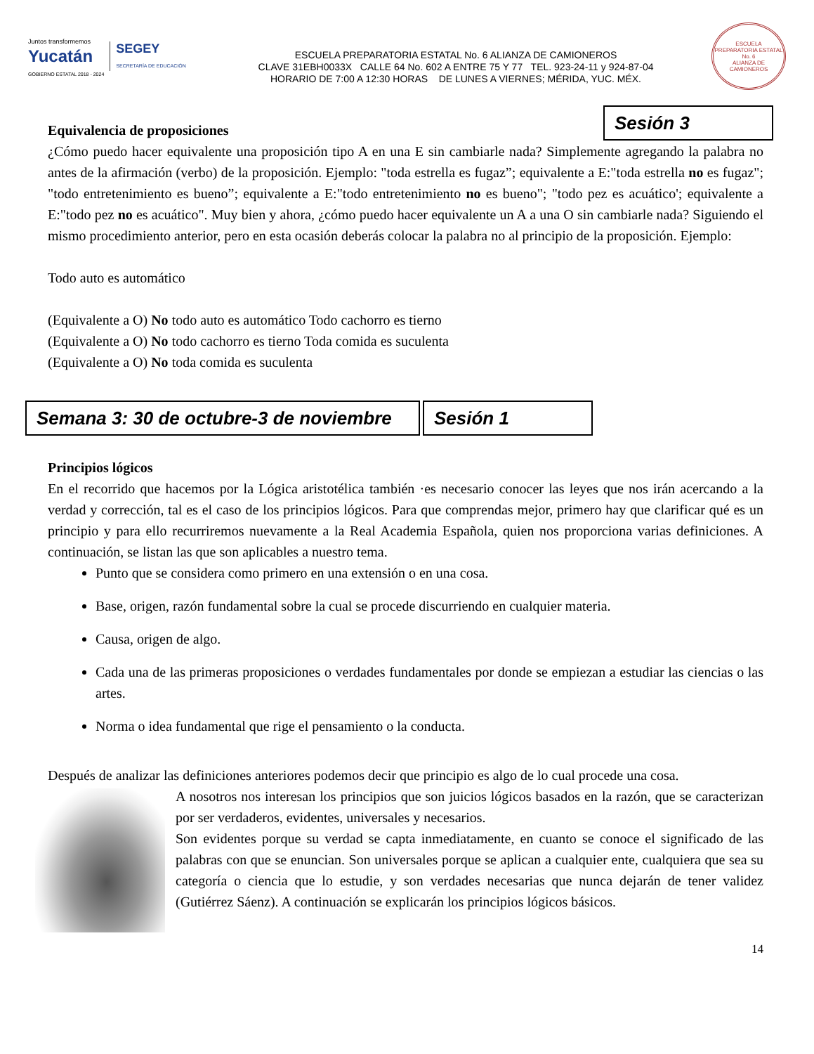Juntos transformemos
Yucatán
GOBIERNO ESTATAL 2018 - 2024
SEGEY
SECRETARÍA DE EDUCACIÓN
ESCUELA PREPARATORIA ESTATAL No. 6 ALIANZA DE CAMIONEROS
CLAVE 31EBH0033X CALLE 64 No. 602 A ENTRE 75 Y 77 TEL. 923-24-11 y 924-87-04
HORARIO DE 7:00 A 12:30 HORAS DE LUNES A VIERNES; MÉRIDA, YUC. MÉX.
ESCUELA PREPARATORIA ESTATAL No. 6
ALIANZA DE CAMIONEROS
Equivalencia de proposiciones
Sesión 3
¿Cómo puedo hacer equivalente una proposición tipo A en una E sin cambiarle nada? Simplemente agregando la palabra no antes de la afirmación (verbo) de la proposición. Ejemplo: "toda estrella es fugaz”; equivalente a E:"toda estrella no es fugaz"; "todo entretenimiento es bueno”; equivalente a E:"todo entretenimiento no es bueno"; "todo pez es acuático'; equivalente a E:"todo pez no es acuático". Muy bien y ahora, ¿cómo puedo hacer equivalente un A a una O sin cambiarle nada? Siguiendo el mismo procedimiento anterior, pero en esta ocasión deberás colocar la palabra no al principio de la proposición. Ejemplo:
Todo auto es automático
(Equivalente a O) No todo auto es automático Todo cachorro es tierno
(Equivalente a O) No todo cachorro es tierno Toda comida es suculenta
(Equivalente a O) No toda comida es suculenta
Semana 3: 30 de octubre-3 de noviembre
Sesión 1
Principios lógicos
En el recorrido que hacemos por la Lógica aristotélica también ·es necesario conocer las leyes que nos irán acercando a la verdad y corrección, tal es el caso de los principios lógicos. Para que comprendas mejor, primero hay que clarificar qué es un principio y para ello recurriremos nuevamente a la Real Academia Española, quien nos proporciona varias definiciones. A continuación, se listan las que son aplicables a nuestro tema.
Punto que se considera como primero en una extensión o en una cosa.
Base, origen, razón fundamental sobre la cual se procede discurriendo en cualquier materia.
Causa, origen de algo.
Cada una de las primeras proposiciones o verdades fundamentales por donde se empiezan a estudiar las ciencias o las artes.
Norma o idea fundamental que rige el pensamiento o la conducta.
Después de analizar las definiciones anteriores podemos decir que principio es algo de lo cual procede una cosa.
A nosotros nos interesan los principios que son juicios lógicos basados en la razón, que se caracterizan por ser verdaderos, evidentes, universales y necesarios.
Son evidentes porque su verdad se capta inmediatamente, en cuanto se conoce el significado de las palabras con que se enuncian. Son universales porque se aplican a cualquier ente, cualquiera que sea su categoría o ciencia que lo estudie, y son verdades necesarias que nunca dejarán de tener validez (Gutiérrez Sáenz). A continuación se explicarán los principios lógicos básicos.
14